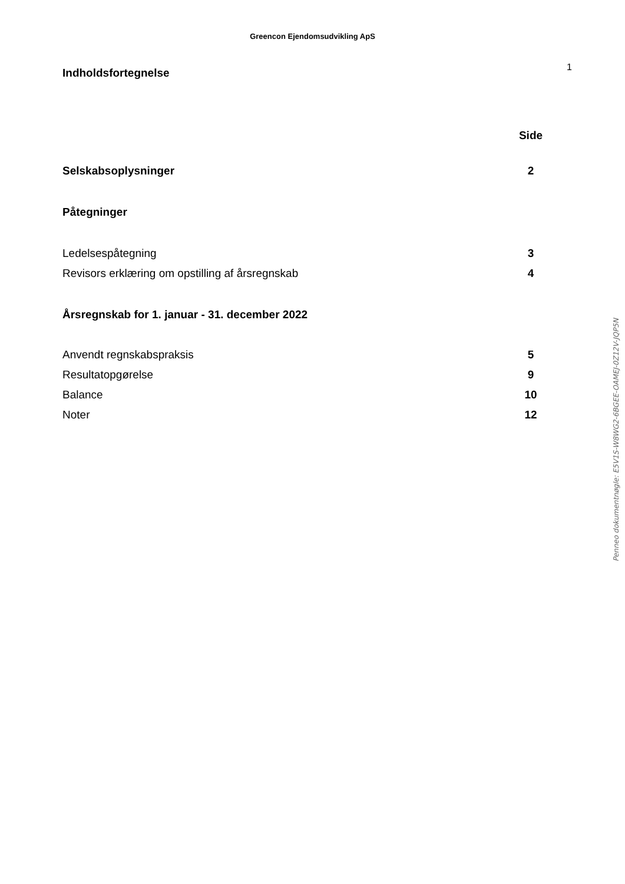Greencon Ejendomsudvikling ApS
Indholdsfortegnelse
1
Side
Selskabsoplysninger 2
Påtegninger
Ledelsespåtegning 3
Revisors erklæring om opstilling af årsregnskab 4
Årsregnskab for 1. januar - 31. december 2022
Anvendt regnskabspraksis 5
Resultatopgørelse 9
Balance 10
Noter 12
Penneo dokumentnøgle: E5V1S-W8WG2-6BGEE-OAMEJ-0Z12V-JQP5N